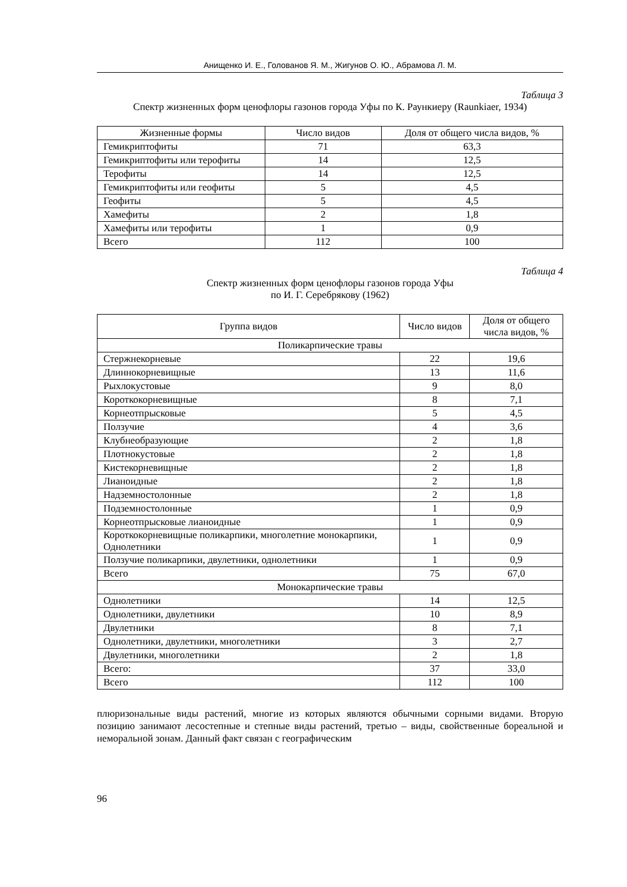Анищенко И. Е., Голованов Я. М., Жигунов О. Ю., Абрамова Л. М.
Таблица 3
Спектр жизненных форм ценофлоры газонов города Уфы по К. Раункиеру (Raunkiaer, 1934)
| Жизненные формы | Число видов | Доля от общего числа видов, % |
| --- | --- | --- |
| Гемикриптофиты | 71 | 63,3 |
| Гемикриптофиты или терофиты | 14 | 12,5 |
| Терофиты | 14 | 12,5 |
| Гемикриптофиты или геофиты | 5 | 4,5 |
| Геофиты | 5 | 4,5 |
| Хамефиты | 2 | 1,8 |
| Хамефиты или терофиты | 1 | 0,9 |
| Всего | 112 | 100 |
Таблица 4
Спектр жизненных форм ценофлоры газонов города Уфы
по И. Г. Серебрякову (1962)
| Группа видов | Число видов | Доля от общего числа видов, % |
| --- | --- | --- |
| Поликарпические травы | | |
| Стержнекорневые | 22 | 19,6 |
| Длиннокорневищные | 13 | 11,6 |
| Рыхлокустовые | 9 | 8,0 |
| Короткокорневищные | 8 | 7,1 |
| Корнеотпрысковые | 5 | 4,5 |
| Ползучие | 4 | 3,6 |
| Клубнеобразующие | 2 | 1,8 |
| Плотнокустовые | 2 | 1,8 |
| Кистекорневищные | 2 | 1,8 |
| Лианоидные | 2 | 1,8 |
| Надземностолонные | 2 | 1,8 |
| Подземностолонные | 1 | 0,9 |
| Корнеотпрысковые лианоидные | 1 | 0,9 |
| Короткокорневищные поликарпики, многолетние монокарпики, Однолетники | 1 | 0,9 |
| Ползучие поликарпики, двулетники, однолетники | 1 | 0,9 |
| Всего | 75 | 67,0 |
| Монокарпические травы | | |
| Однолетники | 14 | 12,5 |
| Однолетники, двулетники | 10 | 8,9 |
| Двулетники | 8 | 7,1 |
| Однолетники, двулетники, многолетники | 3 | 2,7 |
| Двулетники, многолетники | 2 | 1,8 |
| Всего: | 37 | 33,0 |
| Всего | 112 | 100 |
плюризональные виды растений, многие из которых являются обычными сорными видами. Вторую позицию занимают лесостепные и степные виды растений, третью – виды, свойственные бореальной и неморальной зонам. Данный факт связан с географическим
96